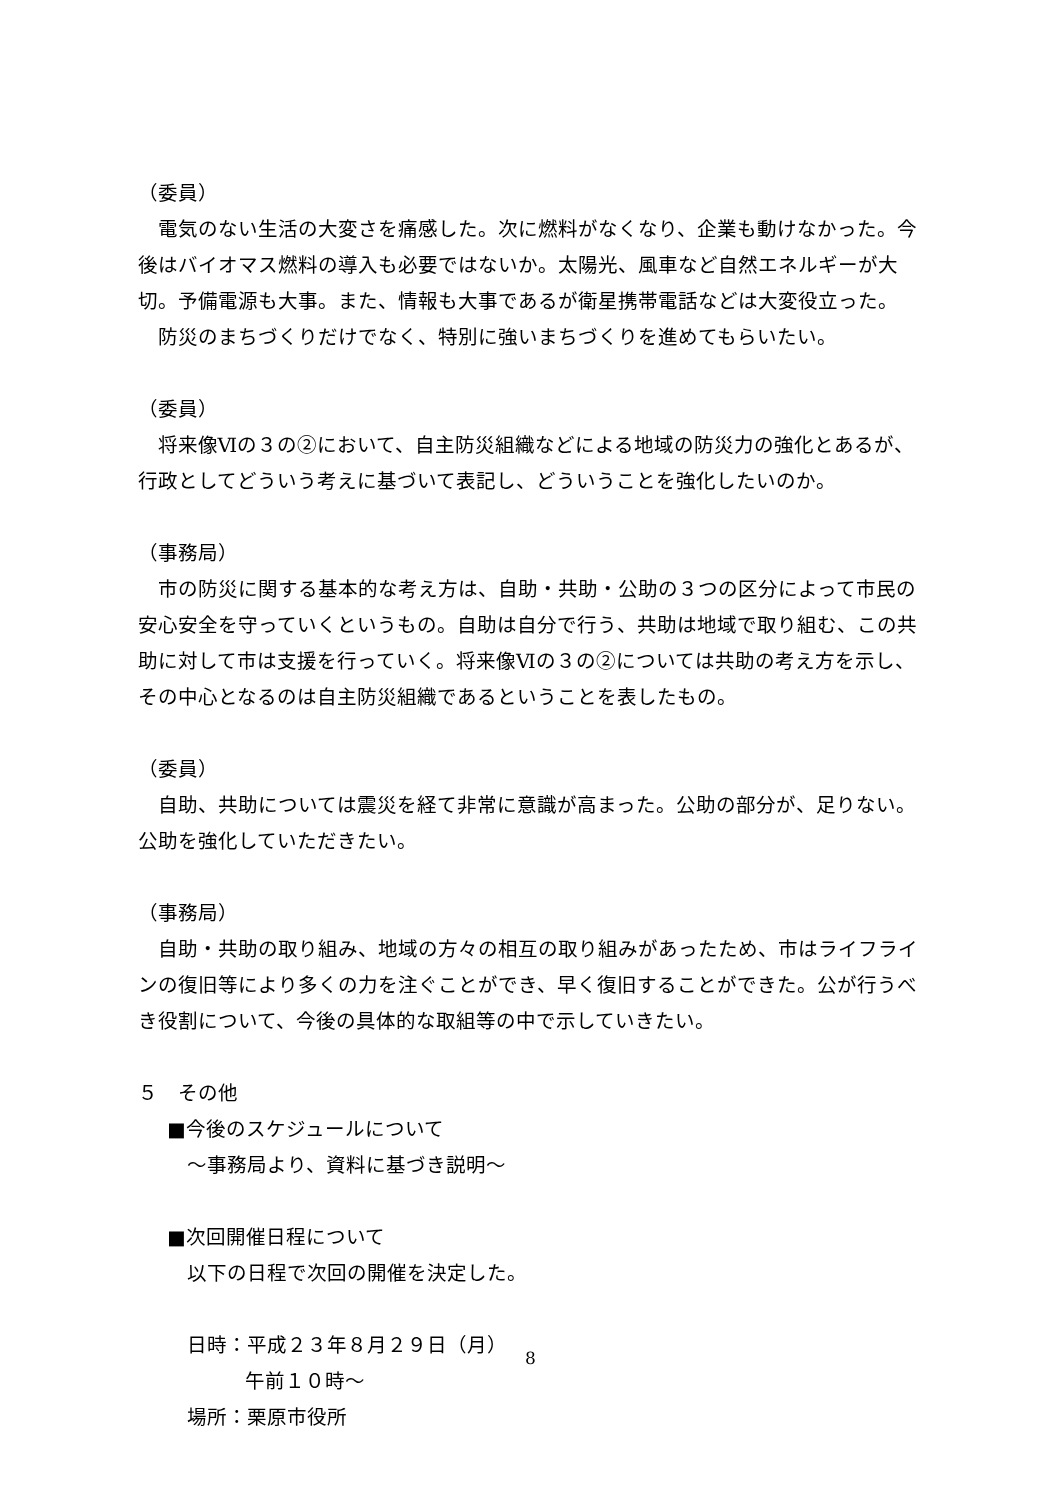（委員）
電気のない生活の大変さを痛感した。次に燃料がなくなり、企業も動けなかった。今後はバイオマス燃料の導入も必要ではないか。太陽光、風車など自然エネルギーが大切。予備電源も大事。また、情報も大事であるが衛星携帯電話などは大変役立った。
防災のまちづくりだけでなく、特別に強いまちづくりを進めてもらいたい。
（委員）
将来像Ⅵの３の②において、自主防災組織などによる地域の防災力の強化とあるが、行政としてどういう考えに基づいて表記し、どういうことを強化したいのか。
（事務局）
市の防災に関する基本的な考え方は、自助・共助・公助の３つの区分によって市民の安心安全を守っていくというもの。自助は自分で行う、共助は地域で取り組む、この共助に対して市は支援を行っていく。将来像Ⅵの３の②については共助の考え方を示し、その中心となるのは自主防災組織であるということを表したもの。
（委員）
自助、共助については震災を経て非常に意識が高まった。公助の部分が、足りない。公助を強化していただきたい。
（事務局）
自助・共助の取り組み、地域の方々の相互の取り組みがあったため、市はライフラインの復旧等により多くの力を注ぐことができ、早く復旧することができた。公が行うべき役割について、今後の具体的な取組等の中で示していきたい。
５　その他
■今後のスケジュールについて
～事務局より、資料に基づき説明～
■次回開催日程について
以下の日程で次回の開催を決定した。
日時：平成２３年８月２９日（月）
午前１０時～
場所：栗原市役所
8